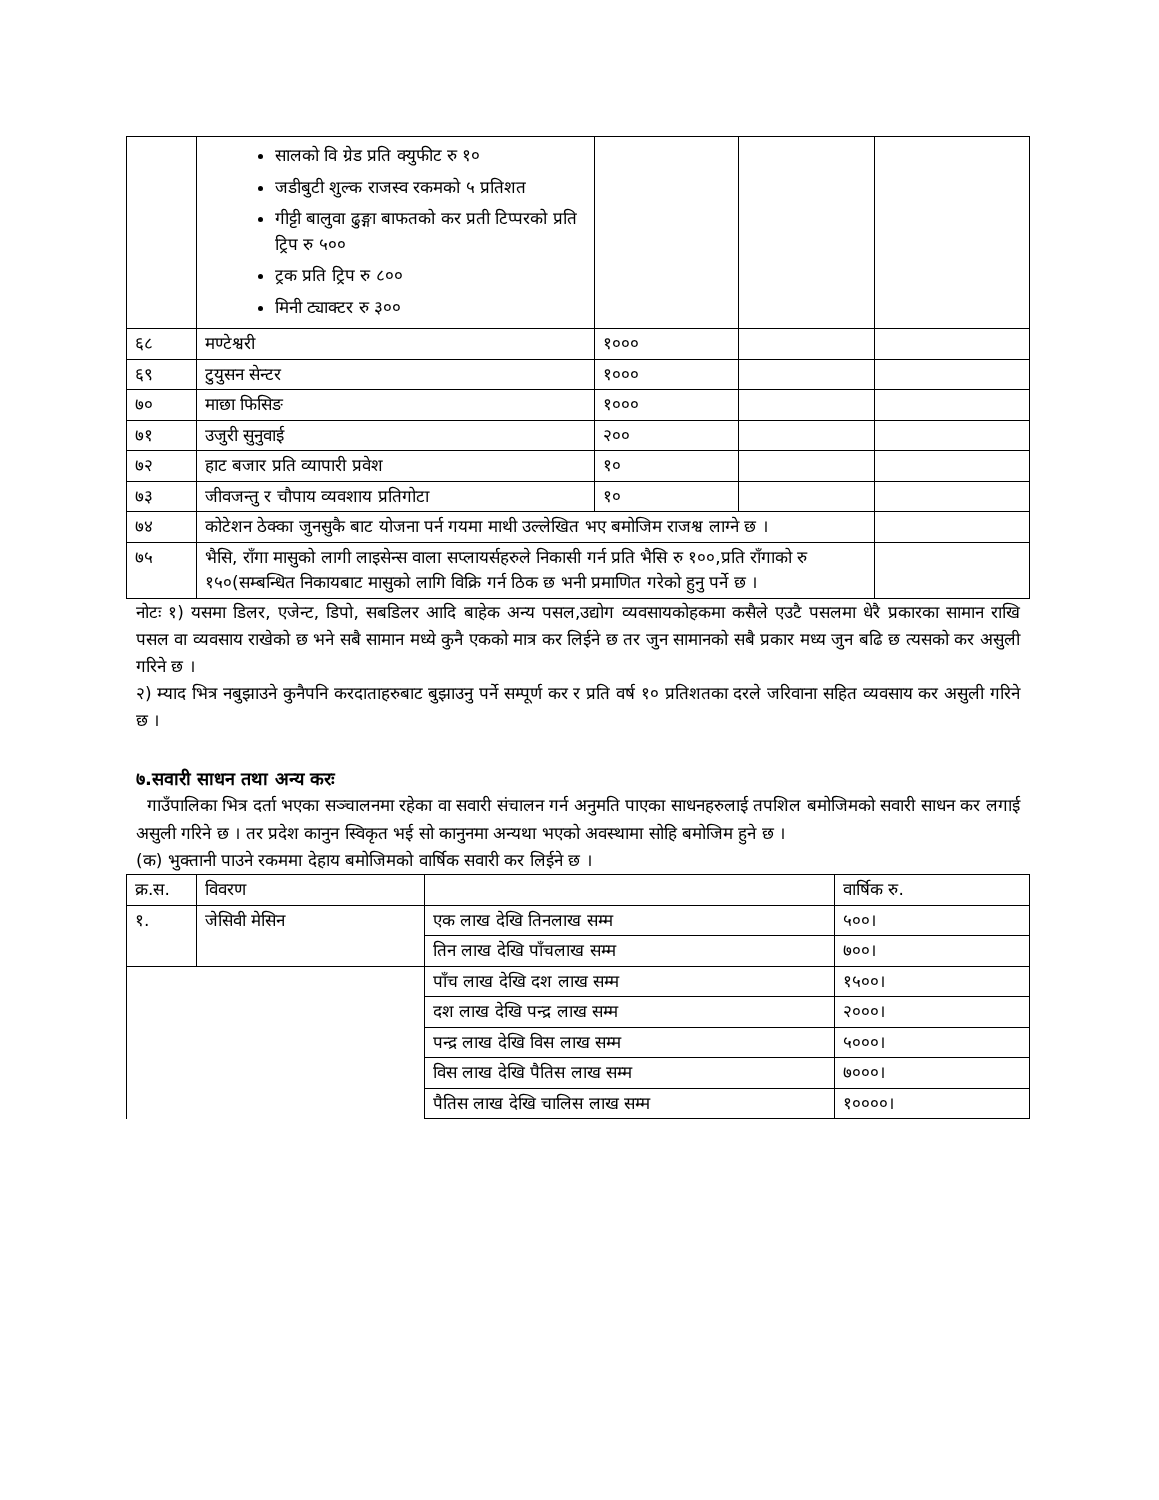| | सालको वि ग्रेड प्रति क्युफीट रु १० जडीबुटी शुल्क राजस्व रकमको ५ प्रतिशत गीट्टी बालुवा ढुङ्गा बाफतको कर प्रती टिप्परको प्रति ट्रिप रु ५०० ट्रक प्रति ट्रिप रु ८०० मिनी ट्याक्टर रु ३०० | | | |
| ६८ | मण्टेश्वरी | १००० | | |
| ६९ | टुयुसन सेन्टर | १००० | | |
| ७० | माछा फिसिङ | १००० | | |
| ७१ | उजुरी सुनुवाई | २०० | | |
| ७२ | हाट बजार प्रति व्यापारी प्रवेश | १० | | |
| ७३ | जीवजन्तु र चौपाय व्यवशाय प्रतिगोटा | १० | | |
| ७४ | कोटेशन ठेक्का जुनसुकै बाट योजना पर्न गयमा माथी उल्लेखित भए बमोजिम राजश्व लाग्ने छ । | | | |
| ७५ | भैसि, राँगा मासुको लागी लाइसेन्स वाला सप्लायर्सहरुले निकासी गर्न प्रति भैसि रु १००,प्रति राँगाको रु १५०(सम्बन्धित निकायबाट मासुको लागि विक्रि गर्न ठिक छ भनी प्रमाणित गरेको हुनु पर्ने छ । | | | |
नोटः १) यसमा डिलर, एजेन्ट, डिपो, सबडिलर आदि बाहेक अन्य पसल,उद्योग व्यवसायकोहकमा कसैले एउटै पसलमा धेरै प्रकारका सामान राखि पसल वा व्यवसाय राखेको छ भने सबै सामान मध्ये कुनै एकको मात्र कर लिईने छ तर जुन सामानको सबै प्रकार मध्य जुन बढि छ त्यसको कर असुली गरिने छ ।
२) म्याद भित्र नबुझाउने कुनैपनि करदाताहरुबाट बुझाउनु पर्ने सम्पूर्ण कर र प्रति वर्ष १० प्रतिशतका दरले जरिवाना सहित व्यवसाय कर असुली गरिने छ ।
७.सवारी साधन तथा अन्य करः
गाउँपालिका भित्र दर्ता भएका सञ्चालनमा रहेका वा सवारी संचालन गर्न अनुमति पाएका साधनहरुलाई तपशिल बमोजिमको सवारी साधन कर लगाई असुली गरिने छ । तर प्रदेश कानुन स्विकृत भई सो कानुनमा अन्यथा भएको अवस्थामा सोहि बमोजिम हुने छ ।
(क) भुक्तानी पाउने रकममा देहाय बमोजिमको वार्षिक सवारी कर लिईने छ ।
| क्र.स. | विवरण | | वार्षिक रु. |
| --- | --- | --- | --- |
| १. | जेसिवी मेसिन | एक लाख देखि तिनलाख सम्म | ५००। |
| | | तिन लाख देखि पाँचलाख सम्म | ७००। |
| | | पाँच लाख देखि दश लाख सम्म | १५००। |
| | | दश लाख देखि पन्द्र लाख सम्म | २०००। |
| | | पन्द्र लाख देखि विस लाख सम्म | ५०००। |
| | | विस लाख देखि पैतिस लाख सम्म | ७०००। |
| | | पैतिस लाख देखि चालिस लाख सम्म | १००००। |